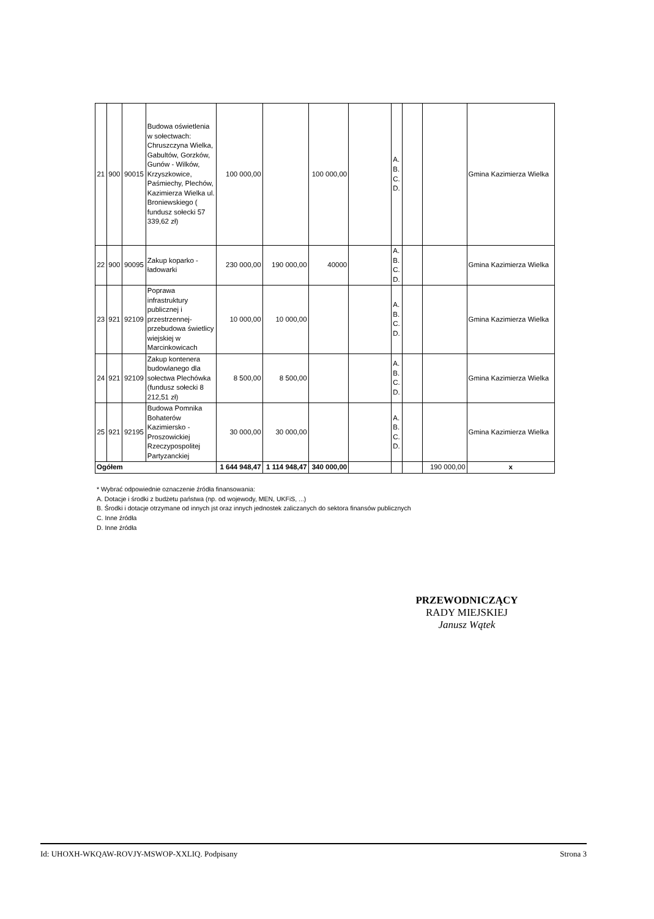| 21 | 900 | 90015 | Budowa oświetlenia w sołectwach: Chruszczyna Wielka, Gabultów, Gorzków, Gunów - Wilków, Krzyszkowice, Paśmiechy, Plechów, Kazimierza Wielka ul. Broniewskiego ( fundusz sołecki 57 339,62 zł) | 100 000,00 | | 100 000,00 | | A. B. C. D. | | | Gmina Kazimierza Wielka |
| 22 | 900 | 90095 | Zakup koparko - ładowarki | 230 000,00 | 190 000,00 | 40000 | | A. B. C. D. | | | Gmina Kazimierza Wielka |
| 23 | 921 | 92109 | Poprawa infrastruktury publicznej i przestrzennej-przebudowa świetlicy wiejskiej w Marcinkowicach | 10 000,00 | 10 000,00 | | | A. B. C. D. | | | Gmina Kazimierza Wielka |
| 24 | 921 | 92109 | Zakup kontenera budowlanego dla sołectwa Plechówka (fundusz sołecki 8 212,51 zł) | 8 500,00 | 8 500,00 | | | A. B. C. D. | | | Gmina Kazimierza Wielka |
| 25 | 921 | 92195 | Budowa Pomnika Bohaterów Kazimiersko - Proszowickiej Rzeczypospolitej Partyzanckiej | 30 000,00 | 30 000,00 | | | A. B. C. D. | | | Gmina Kazimierza Wielka |
| Ogółem | | | | 1 644 948,47 | 1 114 948,47 | 340 000,00 | | | | 190 000,00 | x |
* Wybrać odpowiednie oznaczenie źródła finansowania:
A. Dotacje i środki z budżetu państwa (np. od wojewody, MEN, UKFiS, ...)
B. Środki i dotacje otrzymane od innych jst oraz innych jednostek zaliczanych do sektora finansów publicznych
C. Inne źródła
D. Inne źródła
PRZEWODNICZĄCY
RADY MIEJSKIEJ
Janusz Wątek
Id: UHOXH-WKQAW-ROVJY-MSWOP-XXLIQ. Podpisany Strona 3